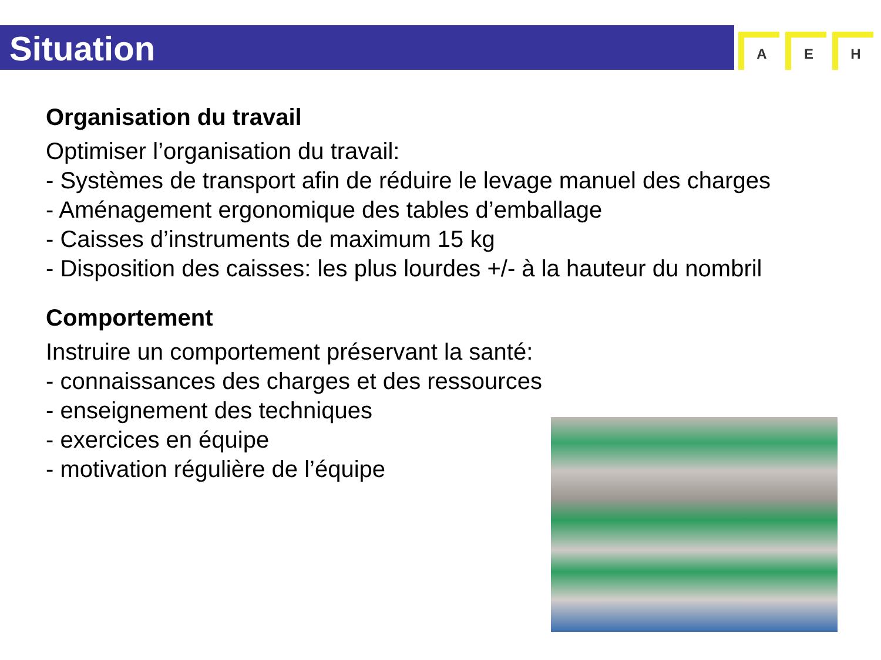Situation
A E H
Organisation du travail
Optimiser l’organisation du travail:
- Systèmes de transport afin de réduire le levage manuel des charges
- Aménagement ergonomique des tables d’emballage
- Caisses d’instruments de maximum 15 kg
- Disposition des caisses: les plus lourdes +/- à la hauteur du nombril
Comportement
Instruire un comportement préservant la santé:
- connaissances des charges et des ressources
- enseignement des techniques
- exercices en équipe
- motivation régulière de l’équipe